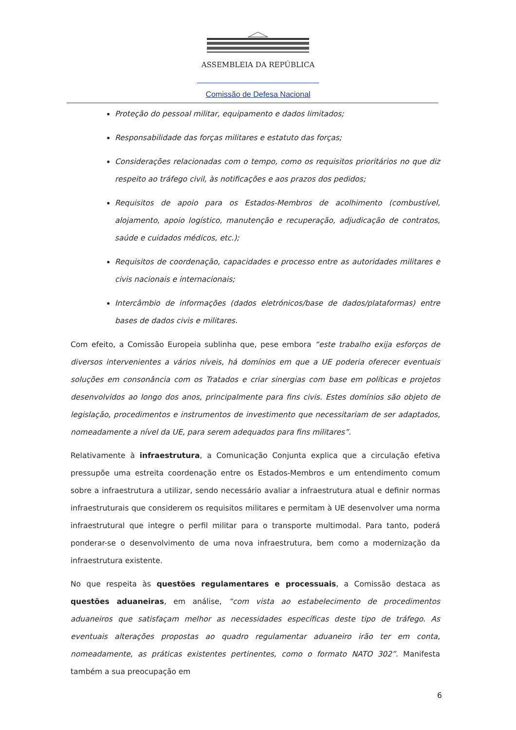ASSEMBLEIA DA REPÚBLICA
Comissão de Defesa Nacional
Proteção do pessoal militar, equipamento e dados limitados;
Responsabilidade das forças militares e estatuto das forças;
Considerações relacionadas com o tempo, como os requisitos prioritários no que diz respeito ao tráfego civil, às notificações e aos prazos dos pedidos;
Requisitos de apoio para os Estados-Membros de acolhimento (combustível, alojamento, apoio logístico, manutenção e recuperação, adjudicação de contratos, saúde e cuidados médicos, etc.);
Requisitos de coordenação, capacidades e processo entre as autoridades militares e civis nacionais e internacionais;
Intercâmbio de informações (dados eletrónicos/base de dados/plataformas) entre bases de dados civis e militares.
Com efeito, a Comissão Europeia sublinha que, pese embora “este trabalho exija esforços de diversos intervenientes a vários níveis, há domínios em que a UE poderia oferecer eventuais soluções em consonância com os Tratados e criar sinergias com base em políticas e projetos desenvolvidos ao longo dos anos, principalmente para fins civis. Estes domínios são objeto de legislação, procedimentos e instrumentos de investimento que necessitariam de ser adaptados, nomeadamente a nível da UE, para serem adequados para fins militares”.
Relativamente à infraestrutura, a Comunicação Conjunta explica que a circulação efetiva pressupõe uma estreita coordenação entre os Estados-Membros e um entendimento comum sobre a infraestrutura a utilizar, sendo necessário avaliar a infraestrutura atual e definir normas infraestruturais que considerem os requisitos militares e permitam à UE desenvolver uma norma infraestrutural que integre o perfil militar para o transporte multimodal. Para tanto, poderá ponderar-se o desenvolvimento de uma nova infraestrutura, bem como a modernização da infraestrutura existente.
No que respeita às questões regulamentares e processuais, a Comissão destaca as questões aduaneiras, em análise, “com vista ao estabelecimento de procedimentos aduaneiros que satisfaçam melhor as necessidades específicas deste tipo de tráfego. As eventuais alterações propostas ao quadro regulamentar aduaneiro irão ter em conta, nomeadamente, as práticas existentes pertinentes, como o formato NATO 302”. Manifesta também a sua preocupação em
6